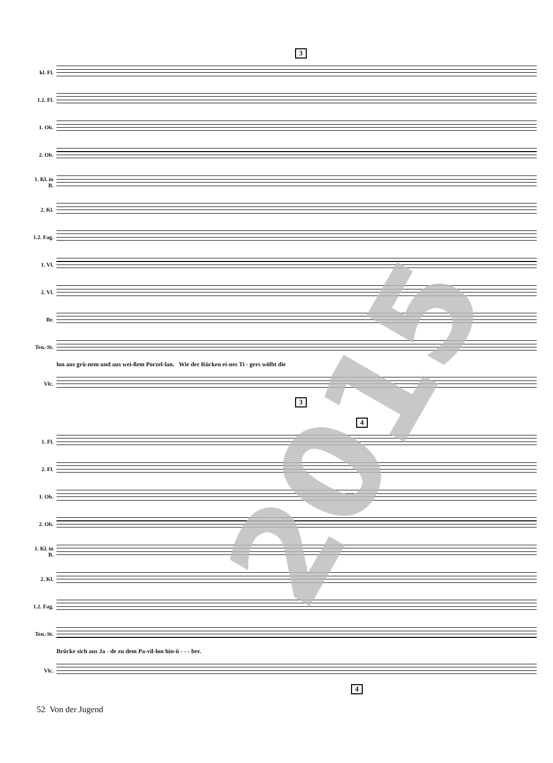3
kl. Fl.
1.2. Fl.
1. Ob.
2. Ob.
1. Kl. in B.
2. Kl.
1.2. Fag.
1. Vl.
2. Vl.
Br.
Ten.-St.
lon aus grü-nem und aus wei-ßem Porzel-lan. Wie der Rücken ei-nes Ti - gers wölbt die
Vlc.
3
4
1. Fl.
2. Fl.
1. Ob.
2. Ob.
1. Kl. in B.
2. Kl.
1.2. Fag.
Ten.-St.
Brücke sich aus Ja - de zu dem Pa-vil-lon hin-ü - - - ber.
Vlc.
4
2015
52 Von der Jugend